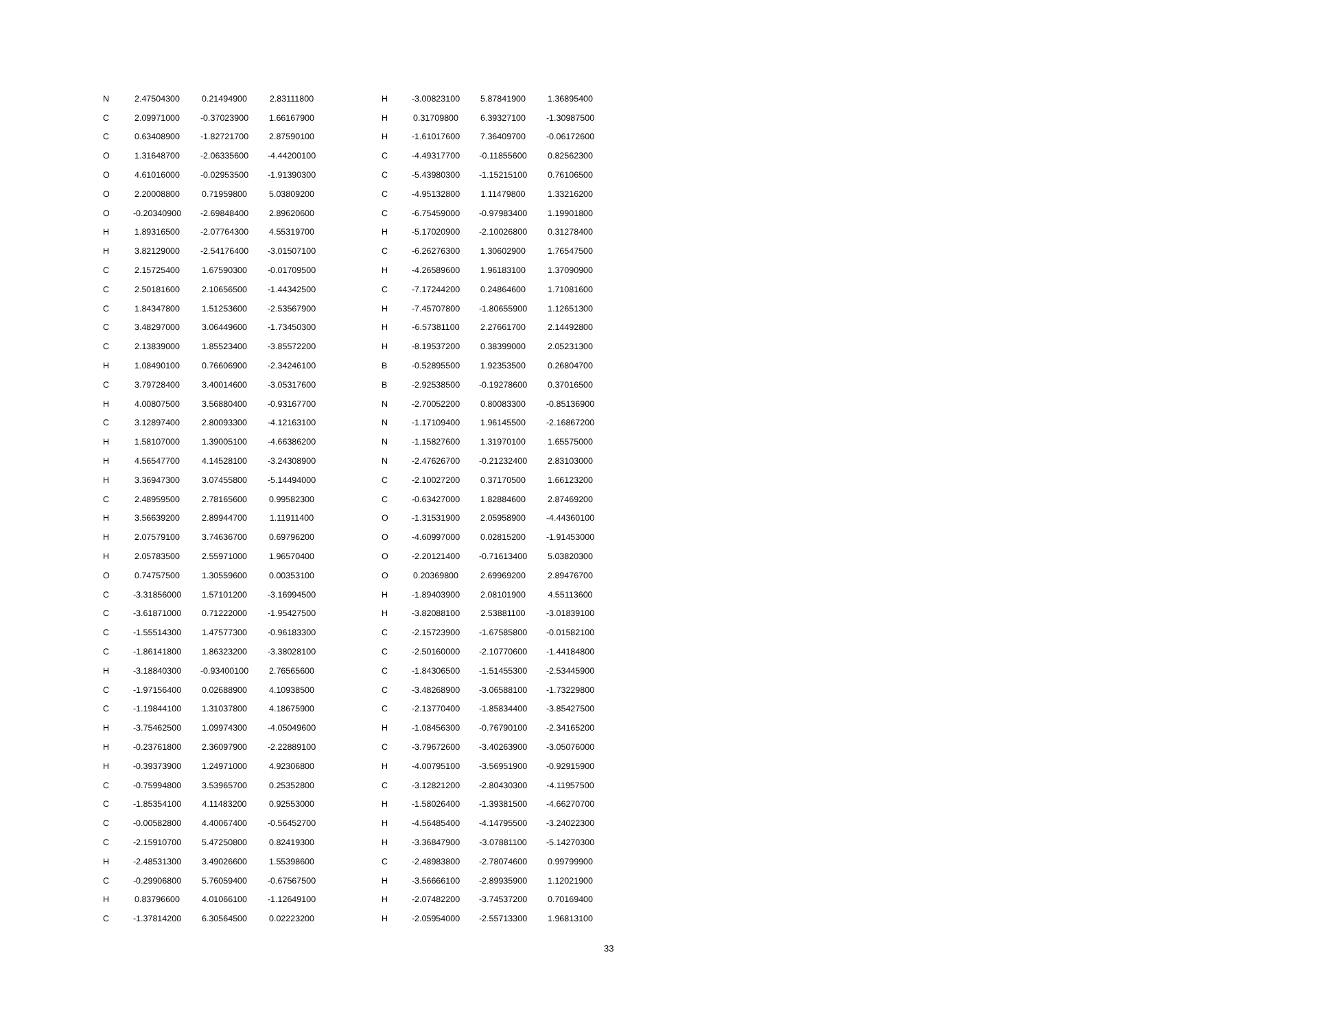| N | 2.47504300 | 0.21494900 | 2.83111800 |
| C | 2.09971000 | -0.37023900 | 1.66167900 |
| C | 0.63408900 | -1.82721700 | 2.87590100 |
| O | 1.31648700 | -2.06335600 | -4.44200100 |
| O | 4.61016000 | -0.02953500 | -1.91390300 |
| O | 2.20008800 | 0.71959800 | 5.03809200 |
| O | -0.20340900 | -2.69848400 | 2.89620600 |
| H | 1.89316500 | -2.07764300 | 4.55319700 |
| H | 3.82129000 | -2.54176400 | -3.01507100 |
| C | 2.15725400 | 1.67590300 | -0.01709500 |
| C | 2.50181600 | 2.10656500 | -1.44342500 |
| C | 1.84347800 | 1.51253600 | -2.53567900 |
| C | 3.48297000 | 3.06449600 | -1.73450300 |
| C | 2.13839000 | 1.85523400 | -3.85572200 |
| H | 1.08490100 | 0.76606900 | -2.34246100 |
| C | 3.79728400 | 3.40014600 | -3.05317600 |
| H | 4.00807500 | 3.56880400 | -0.93167700 |
| C | 3.12897400 | 2.80093300 | -4.12163100 |
| H | 1.58107000 | 1.39005100 | -4.66386200 |
| H | 4.56547700 | 4.14528100 | -3.24308900 |
| H | 3.36947300 | 3.07455800 | -5.14494000 |
| C | 2.48959500 | 2.78165600 | 0.99582300 |
| H | 3.56639200 | 2.89944700 | 1.11911400 |
| H | 2.07579100 | 3.74636700 | 0.69796200 |
| H | 2.05783500 | 2.55971000 | 1.96570400 |
| O | 0.74757500 | 1.30559600 | 0.00353100 |
| C | -3.31856000 | 1.57101200 | -3.16994500 |
| C | -3.61871000 | 0.71222000 | -1.95427500 |
| C | -1.55514300 | 1.47577300 | -0.96183300 |
| C | -1.86141800 | 1.86323200 | -3.38028100 |
| H | -3.18840300 | -0.93400100 | 2.76565600 |
| C | -1.97156400 | 0.02688900 | 4.10938500 |
| C | -1.19844100 | 1.31037800 | 4.18675900 |
| H | -3.75462500 | 1.09974300 | -4.05049600 |
| H | -0.23761800 | 2.36097900 | -2.22889100 |
| H | -0.39373900 | 1.24971000 | 4.92306800 |
| C | -0.75994800 | 3.53965700 | 0.25352800 |
| C | -1.85354100 | 4.11483200 | 0.92553000 |
| C | -0.00582800 | 4.40067400 | -0.56452700 |
| C | -2.15910700 | 5.47250800 | 0.82419300 |
| H | -2.48531300 | 3.49026600 | 1.55398600 |
| C | -0.29906800 | 5.76059400 | -0.67567500 |
| H | 0.83796600 | 4.01066100 | -1.12649100 |
| C | -1.37814200 | 6.30564500 | 0.02223200 |
| H | -3.00823100 | 5.87841900 | 1.36895400 |
| H | 0.31709800 | 6.39327100 | -1.30987500 |
| H | -1.61017600 | 7.36409700 | -0.06172600 |
| C | -4.49317700 | -0.11855600 | 0.82562300 |
| C | -5.43980300 | -1.15215100 | 0.76106500 |
| C | -4.95132800 | 1.11479800 | 1.33216200 |
| C | -6.75459000 | -0.97983400 | 1.19901800 |
| H | -5.17020900 | -2.10026800 | 0.31278400 |
| C | -6.26276300 | 1.30602900 | 1.76547500 |
| H | -4.26589600 | 1.96183100 | 1.37090900 |
| C | -7.17244200 | 0.24864600 | 1.71081600 |
| H | -7.45707800 | -1.80655900 | 1.12651300 |
| H | -6.57381100 | 2.27661700 | 2.14492800 |
| H | -8.19537200 | 0.38399000 | 2.05231300 |
| B | -0.52895500 | 1.92353500 | 0.26804700 |
| B | -2.92538500 | -0.19278600 | 0.37016500 |
| N | -2.70052200 | 0.80083300 | -0.85136900 |
| N | -1.17109400 | 1.96145500 | -2.16867200 |
| N | -1.15827600 | 1.31970100 | 1.65575000 |
| N | -2.47626700 | -0.21232400 | 2.83103000 |
| C | -2.10027200 | 0.37170500 | 1.66123200 |
| C | -0.63427000 | 1.82884600 | 2.87469200 |
| O | -1.31531900 | 2.05958900 | -4.44360100 |
| O | -4.60997000 | 0.02815200 | -1.91453000 |
| O | -2.20121400 | -0.71613400 | 5.03820300 |
| O | 0.20369800 | 2.69969200 | 2.89476700 |
| H | -1.89403900 | 2.08101900 | 4.55113600 |
| H | -3.82088100 | 2.53881100 | -3.01839100 |
| C | -2.15723900 | -1.67585800 | -0.01582100 |
| C | -2.50160000 | -2.10770600 | -1.44184800 |
| C | -1.84306500 | -1.51455300 | -2.53445900 |
| C | -3.48268900 | -3.06588100 | -1.73229800 |
| C | -2.13770400 | -1.85834400 | -3.85427500 |
| H | -1.08456300 | -0.76790100 | -2.34165200 |
| C | -3.79672600 | -3.40263900 | -3.05076000 |
| H | -4.00795100 | -3.56951900 | -0.92915900 |
| C | -3.12821200 | -2.80430300 | -4.11957500 |
| H | -1.58026400 | -1.39381500 | -4.66270700 |
| H | -4.56485400 | -4.14795500 | -3.24022300 |
| H | -3.36847900 | -3.07881100 | -5.14270300 |
| C | -2.48983800 | -2.78074600 | 0.99799900 |
| H | -3.56666100 | -2.89935900 | 1.12021900 |
| H | -2.07482200 | -3.74537200 | 0.70169400 |
| H | -2.05954000 | -2.55713300 | 1.96813100 |
33